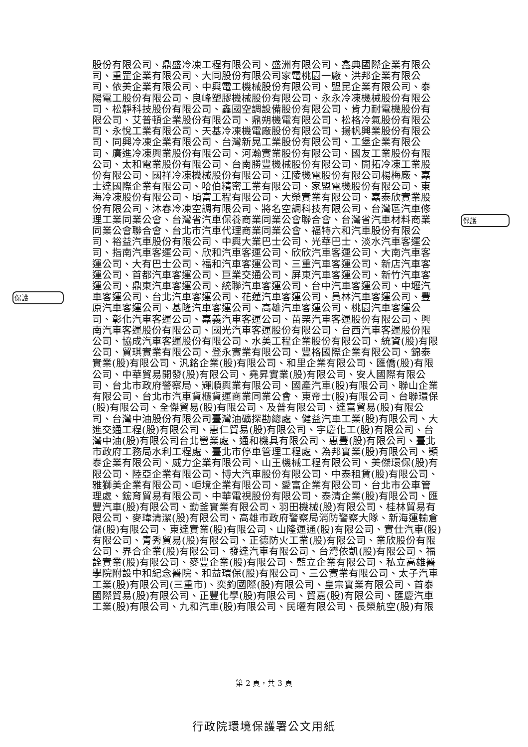保護
保護
股份有限公司、鼎盛冷凍工程有限公司、盛洲有限公司、鑫典國際企業有限公
司、重罡企業有限公司、大同股份有限公司家電桃園一廠、洪邦企業有限公
司、依美企業有限公司、中興電工機械股份有限公司、盟昆企業有限公司、泰
陽電工股份有限公司、良峰塑膠機械股份有限公司、永永冷凍機械股份有限公
司、松靜科技股份有限公司、鑫國空調設備股份有限公司、肯力耐電機股份有
限公司、艾普頓企業股份有限公司、鼎朔機電有限公司、松格冷氣股份有限公
司、永悅工業有限公司、天基冷凍機電廠股份有限公司、揚帆興業股份有限公
司、同興冷凍企業有限公司、台灣新晃工業股份有限公司、工堡企業有限公
司、廣進冷凍興業股份有限公司、河瀚實業股份有限公司、國友工業股份有限
公司、太和電業股份有限公司、台南勝豐機械股份有限公司、開拓冷凍工業股
份有限公司、國祥冷凍機械股份有限公司、江陵機電股份有限公司楊梅廠、嘉
士達國際企業有限公司、哈伯精密工業有限公司、家盟電機股份有限公司、東
海冷凍股份有限公司、頃富工程有限公司、大榮實業有限公司、嘉泰欣實業股
份有限公司、沐春冷凍空調有限公司、將名空調科技有限公司、台灣區汽車修
理工業同業公會、台灣省汽車保養商業同業公會聯合會、台灣省汽車材料商業
同業公會聯合會、台北市汽車代理商業同業公會、福特六和汽車股份有限公
司、裕益汽車股份有限公司、中興大業巴士公司、光華巴士、淡水汽車客運公
司、指南汽車客運公司、欣和汽車客運公司、欣欣汽車客運公司、大南汽車客
運公司、大有巴士公司、福和汽車客運公司、三重汽車客運公司、新店汽車客
運公司、首都汽車客運公司、巨業交通公司、屏東汽車客運公司、新竹汽車客
運公司、鼎東汽車客運公司、統聯汽車客運公司、台中汽車客運公司、中壢汽
車客運公司、台北汽車客運公司、花蓮汽車客運公司、員林汽車客運公司、豐
原汽車客運公司、基隆汽車客運公司、高雄汽車客運公司、桃園汽車客運公
司、彰化汽車客運公司、嘉義汽車客運公司、苗栗汽車客運股份有限公司、興
南汽車客運股份有限公司、國光汽車客運股份有限公司、台西汽車客運股份限
公司、協成汽車客運股份有限公司、水美工程企業股份有限公司、統資(股)有限
公司、貿琪實業有限公司、登永實業有限公司、豐格國際企業有限公司、錦泰
實業(股)有限公司、汎銘企業(股)有限公司、和里企業有限公司、匯僑(股)有限
公司、中華貿易開發(股)有限公司、堯昇實業(股)有限公司、安人國際有限公
司、台北市政府警察局、輝順興業有限公司、國產汽車(股)有限公司、聯山企業
有限公司、台北市汽車貨櫃貨運商業同業公會、東帝士(股)有限公司、台聯環保
(股)有限公司、全傑貿易(股)有限公司、及普有限公司、達富貿易(股)有限公
司、台灣中油股份有限公司臺灣油礦探勘總處、健益汽車工業(股)有限公司、大
進交通工程(股)有限公司、惠仁貿易(股)有限公司、宇慶化工(股)有限公司、台
灣中油(股)有限公司台北營業處、通和機具有限公司、惠豐(股)有限公司、臺北
市政府工務局水利工程處、臺北市停車管理工程處、為邦實業(股)有限公司、顗
泰企業有限公司、威力企業有限公司、山王機械工程有限公司、美傑環保(股)有
限公司、陸亞企業有限公司、博大汽車股份有限公司、中泰租賃(股)有限公司、
雅獅美企業有限公司、岠境企業有限公司、愛富企業有限公司、台北市公車管
理處、鋐育貿易有限公司、中華電視股份有限公司、泰清企業(股)有限公司、匯
豐汽車(股)有限公司、勤釜實業有限公司、羽田機械(股)有限公司、桂林貿易有
限公司、麥瑋清潔(股)有限公司、高雄市政府警察局消防警察大隊、新海運輸倉
儲(股)有限公司、東達實業(股)有限公司、山隆運通(股)有限公司、實仕汽車(股)
有限公司、青秀貿易(股)有限公司、正德防火工業(股)有限公司、業欣股份有限
公司、界合企業(股)有限公司、發達汽車有限公司、台灣依凱(股)有限公司、福
詮實業(股)有限公司、麥豐企業(股)有限公司、藍立企業有限公司、私立高雄醫
學院附設中和紀念醫院、和益環保(股)有限公司、三公實業有限公司、太子汽車
工業(股)有限公司(三重市)、奕鈞國際(股)有限公司、皇宗實業有限公司、首泰
國際貿易(股)有限公司、正豐化學(股)有限公司、貿嘉(股)有限公司、匯慶汽車
工業(股)有限公司、九和汽車(股)有限公司、民曜有限公司、長榮航空(股)有限
第 2 頁，共 3 頁
行政院環境保護署公文用紙